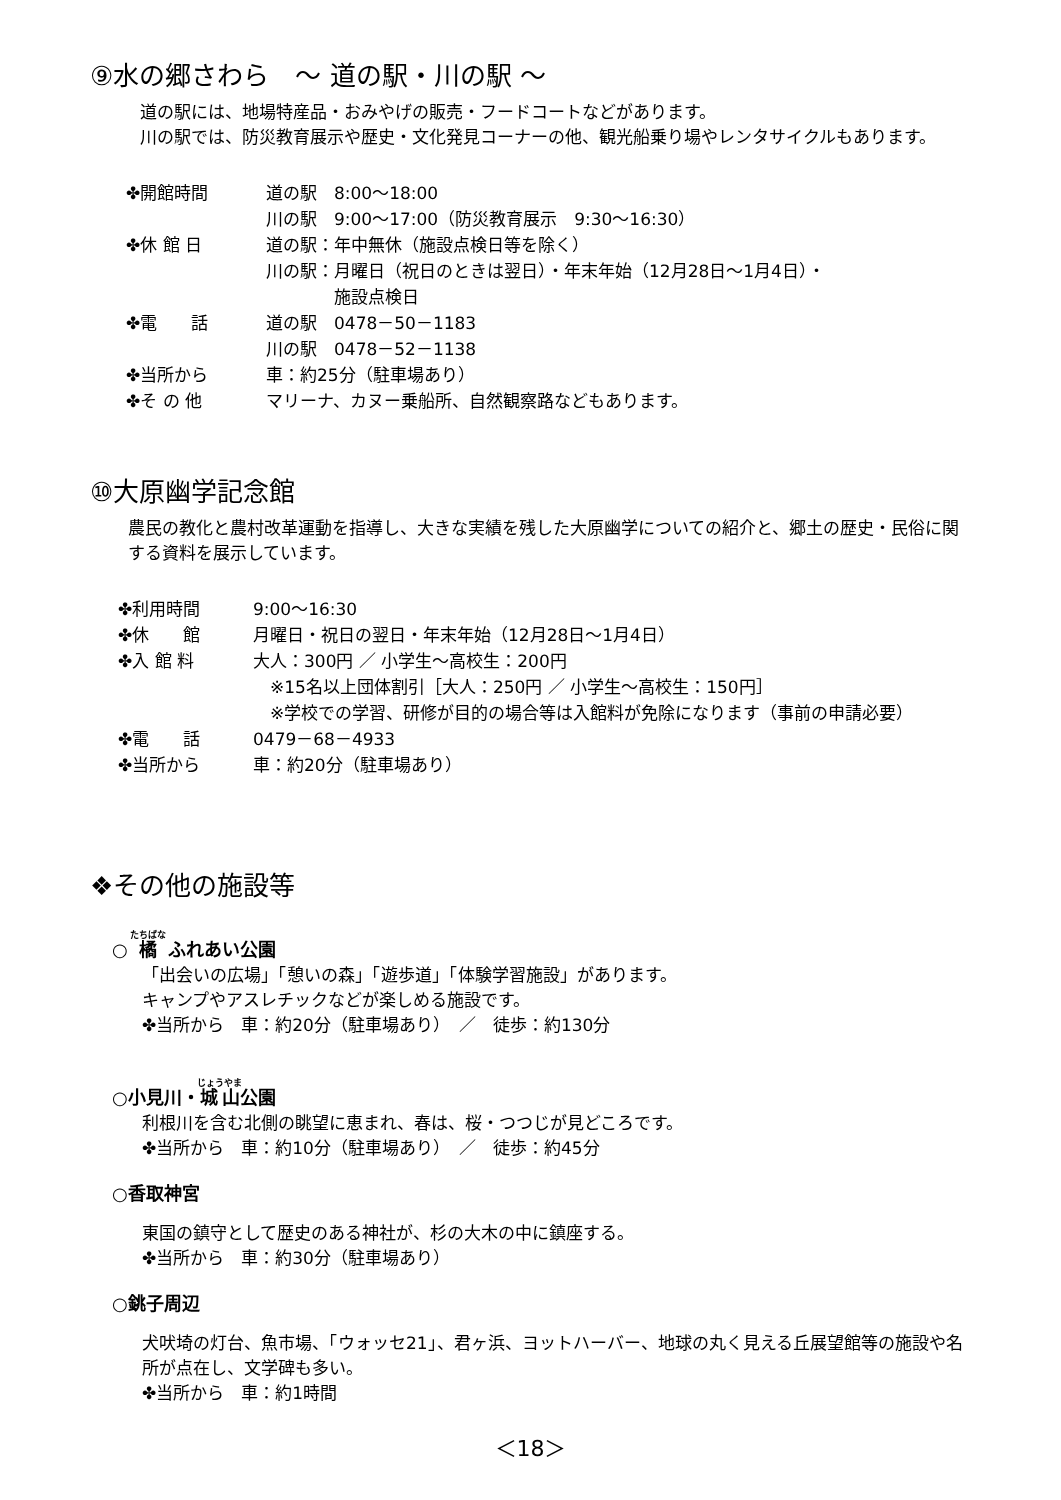⑨水の郷さわら　～ 道の駅・川の駅 ～
道の駅には、地場特産品・おみやげの販売・フードコートなどがあります。
川の駅では、防災教育展示や歴史・文化発見コーナーの他、観光船乗り場やレンタサイクルもあります。
| ✤開館時間 | 道の駅 8:00～18:00 川の駅 9:00～17:00（防災教育展示 9:30～16:30） |
| ✤休 館 日 | 道の駅：年中無休（施設点検日等を除く） 川の駅：月曜日（祝日のときは翌日）・年末年始（12月28日～1月4日）・ 施設点検日 |
| ✤電 話 | 道の駅 0478－50－1183 川の駅 0478－52－1138 |
| ✤当所から | 車：約25分（駐車場あり） |
| ✤そ の 他 | マリーナ、カヌー乗船所、自然観察路などもあります。 |
⑩大原幽学記念館
農民の教化と農村改革運動を指導し、大きな実績を残した大原幽学についての紹介と、郷土の歴史・民俗に関する資料を展示しています。
| ✤利用時間 | 9:00～16:30 |
| ✤休 館 | 月曜日・祝日の翌日・年末年始（12月28日～1月4日） |
| ✤入 館 料 | 大人：300円 ／ 小学生～高校生：200円 ※15名以上団体割引［大人：250円 ／ 小学生～高校生：150円］ ※学校での学習、研修が目的の場合等は入館料が免除になります（事前の申請必要） |
| ✤電 話 | 0479－68－4933 |
| ✤当所から | 車：約20分（駐車場あり） |
❖その他の施設等
○ 橘 ふれあい公園
「出会いの広場」「憩いの森」「遊歩道」「体験学習施設」があります。
キャンプやアスレチックなどが楽しめる施設です。
✤当所から　車：約20分（駐車場あり）　／　徒歩：約130分
○小見川・城山公園
利根川を含む北側の眺望に恵まれ、春は、桜・つつじが見どころです。
✤当所から　車：約10分（駐車場あり）　／　徒歩：約45分
○香取神宮
東国の鎮守として歴史のある神社が、杉の大木の中に鎮座する。
✤当所から　車：約30分（駐車場あり）
○銚子周辺
犬吠埼の灯台、魚市場、「ウォッセ21」、君ヶ浜、ヨットハーバー、地球の丸く見える丘展望館等の施設や名所が点在し、文学碑も多い。
✤当所から　車：約1時間
＜18＞